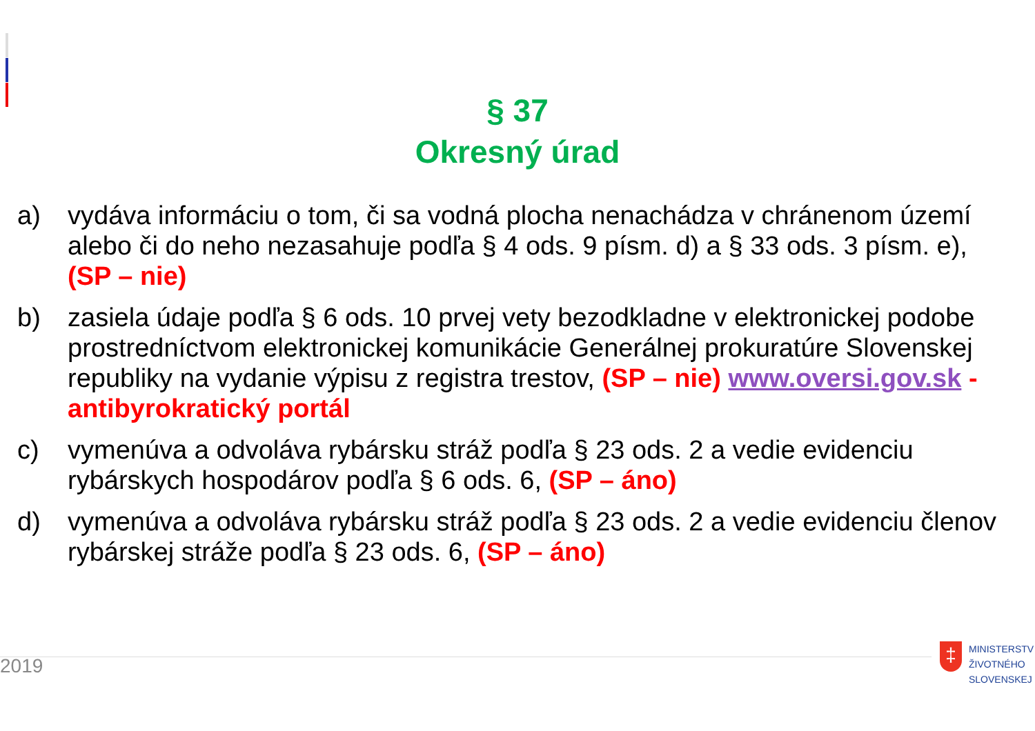§ 37
Okresný úrad
a) vydáva informáciu o tom, či sa vodná plocha nenachádza v chránenom území alebo či do neho nezasahuje podľa § 4 ods. 9 písm. d) a § 33 ods. 3 písm. e), (SP – nie)
b) zasiela údaje podľa § 6 ods. 10 prvej vety bezodkladne v elektronickej podobe prostredníctvom elektronickej komunikácie Generálnej prokuratúre Slovenskej republiky na vydanie výpisu z registra trestov, (SP – nie) www.oversi.gov.sk - antibyrokratický portál
c) vymenúva a odvoláva rybársku stráž podľa § 23 ods. 2 a vedie evidenciu rybárskych hospodárov podľa § 6 ods. 6, (SP – áno)
d) vymenúva a odvoláva rybársku stráž podľa § 23 ods. 2 a vedie evidenciu členov rybárskej stráže podľa § 23 ods. 6, (SP – áno)
2019
‡
MINISTERSTV
ŽIVOTNÉHO
SLOVENSKEJ